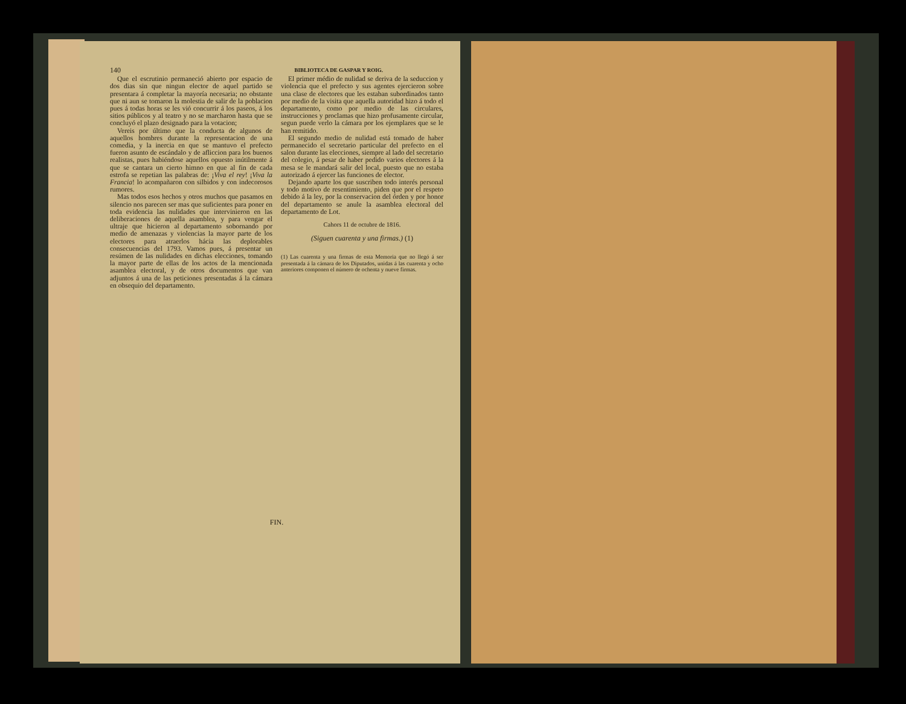140 BIBLIOTECA DE GASPAR Y ROIG.
Que el escrutinio permaneció abierto por espacio de dos dias sin que ningun elector de aquel partido se presentara á completar la mayoría necesaria; no obstante que ni aun se tomaron la molestia de salir de la poblacion pues á todas horas se les vió concurrir á los paseos, á los sitios públicos y al teatro y no se marcharon hasta que se concluyó el plazo designado para la votacion;
Vereis por último que la conducta de algunos de aquellos hombres durante la representacion de una comedia, y la inercia en que se mantuvo el prefecto fueron asunto de escándalo y de afliccion para los buenos realistas, pues habiéndose aquellos opuesto inútilmente á que se cantara un cierto himno en que al fin de cada estrofa se repetian las palabras de: ¡Viva el rey! ¡Viva la Francia! lo acompañaron con silbidos y con indecorosos rumores.
Mas todos esos hechos y otros muchos que pasamos en silencio nos parecen ser mas que suficientes para poner en toda evidencia las nulidades que intervinieron en las deliberaciones de aquella asamblea, y para vengar el ultraje que hicieron al departamento sobornando por medio de amenazas y violencias la mayor parte de los electores para atraerlos hácia las deplorables consecuencias del 1793. Vamos pues, á presentar un resúmen de las nulidades en dichas elecciones, tomando la mayor parte de ellas de los actos de la mencionada asamblea electoral, y de otros documentos que van adjuntos á una de las peticiones presentadas á la cámara en obsequio del departamento.
El primer médio de nulidad se deriva de la seduccion y violencia que el prefecto y sus agentes ejercieron sobre una clase de electores que les estaban subordinados tanto por medio de la visita que aquella autoridad hizo á todo el departamento, como por medio de las circulares, instrucciones y proclamas que hizo profusamente circular, segun puede verlo la cámara por los ejemplares que se le han remitido.
El segundo medio de nulidad está tomado de haber permanecido el secretario particular del prefecto en el salon durante las elecciones, siempre al lado del secretario del colegio, á pesar de haber pedido varios electores á la mesa se le mandará salir del local, puesto que no estaba autorizado á ejercer las funciones de elector.
Dejando aparte los que suscriben todo interés personal y todo motivo de resentimiento, piden que por el respeto debido á la ley, por la conservacion del órden y por honor del departamento se anule la asamblea electoral del departamento de Lot.
Cahors 11 de octubre de 1816.
(Siguen cuarenta y una firmas.) (1)
(1) Las cuarenta y una firmas de esta Memoria que no llegó á ser presentada á la cámara de los Diputados, unidas á las cuarenta y ocho anteriores componen el número de ochenta y nueve firmas.
FIN.